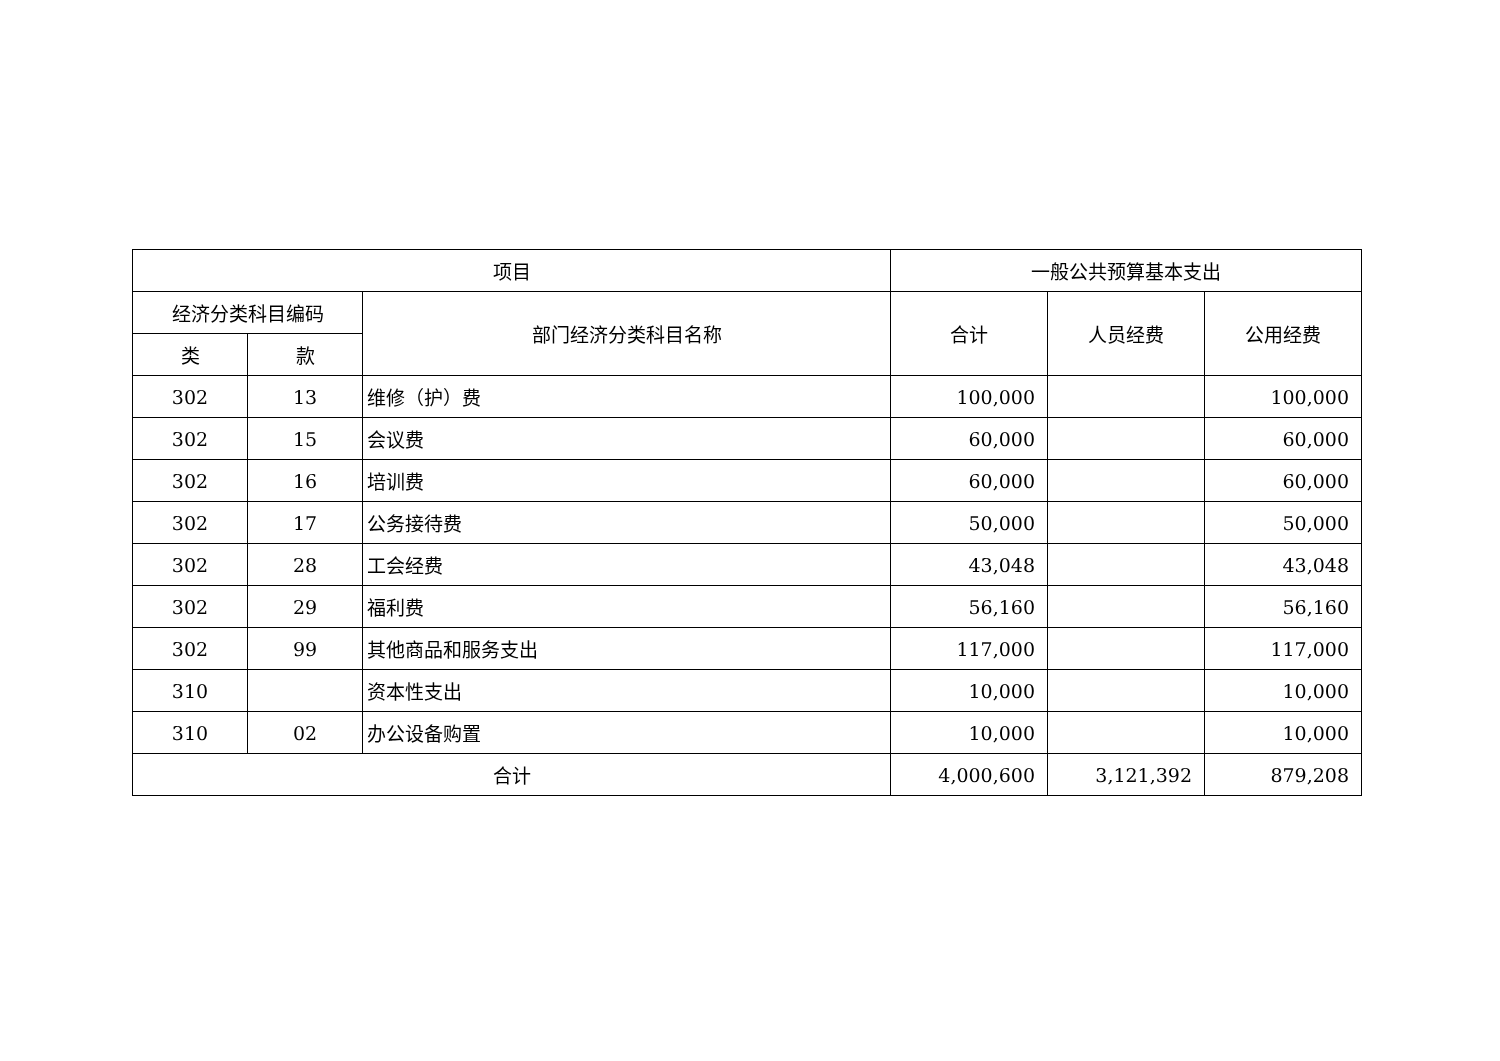| 项目 | | | 一般公共预算基本支出 | | |
| --- | --- | --- | --- | --- | --- |
| 经济分类科目编码 | | 部门经济分类科目名称 | 合计 | 人员经费 | 公用经费 |
| 类 | 款 | | | | |
| 302 | 13 | 维修（护）费 | 100,000 | | 100,000 |
| 302 | 15 | 会议费 | 60,000 | | 60,000 |
| 302 | 16 | 培训费 | 60,000 | | 60,000 |
| 302 | 17 | 公务接待费 | 50,000 | | 50,000 |
| 302 | 28 | 工会经费 | 43,048 | | 43,048 |
| 302 | 29 | 福利费 | 56,160 | | 56,160 |
| 302 | 99 | 其他商品和服务支出 | 117,000 | | 117,000 |
| 310 | | 资本性支出 | 10,000 | | 10,000 |
| 310 | 02 | 办公设备购置 | 10,000 | | 10,000 |
| 合计 | | | 4,000,600 | 3,121,392 | 879,208 |